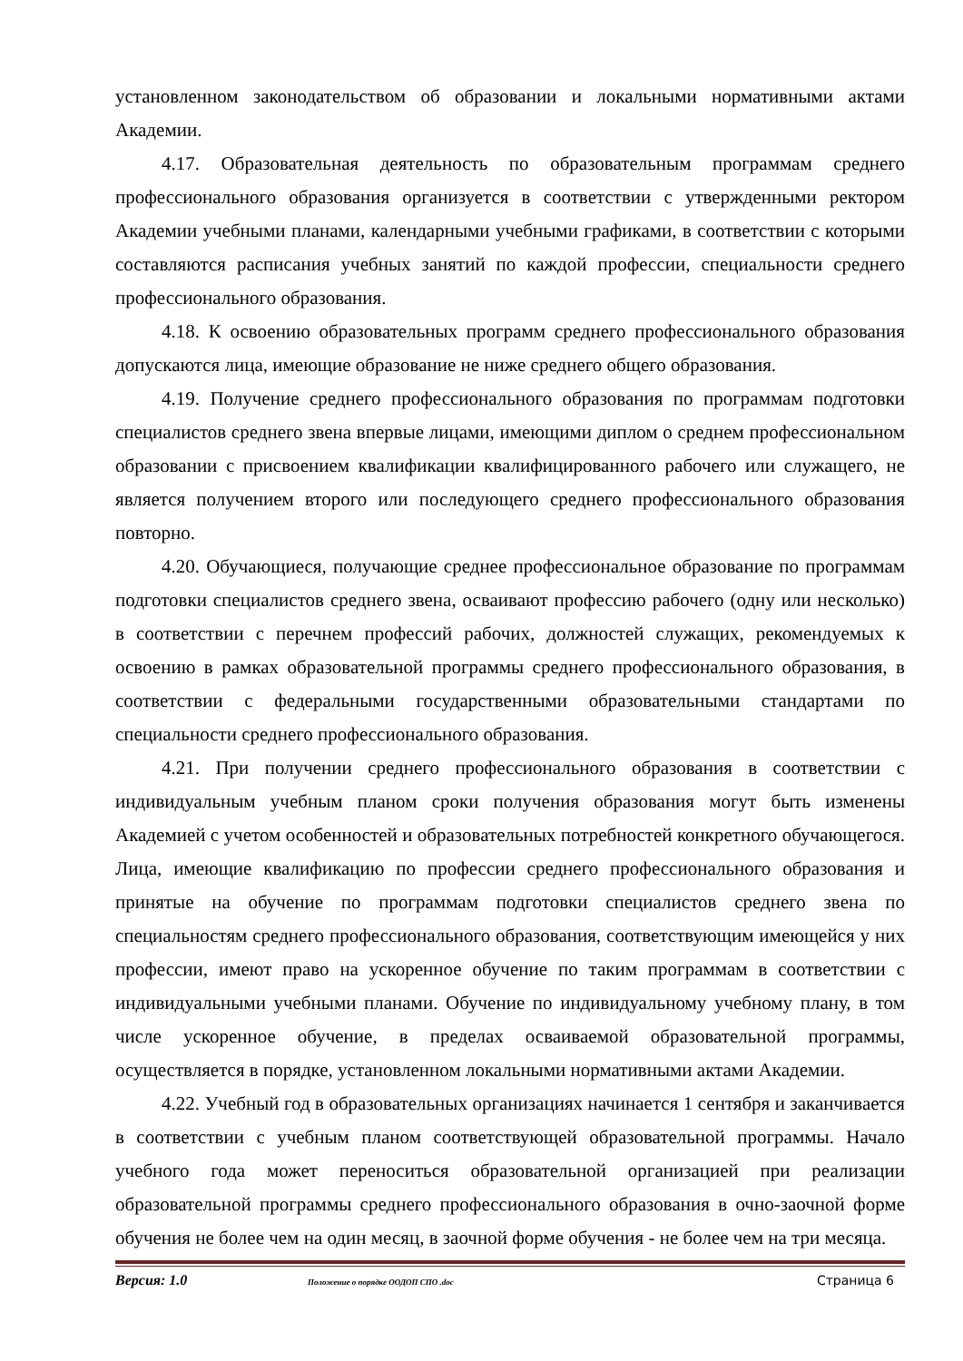установленном законодательством об образовании и локальными нормативными актами Академии.
4.17. Образовательная деятельность по образовательным программам среднего профессионального образования организуется в соответствии с утвержденными ректором Академии учебными планами, календарными учебными графиками, в соответствии с которыми составляются расписания учебных занятий по каждой профессии, специальности среднего профессионального образования.
4.18. К освоению образовательных программ среднего профессионального образования допускаются лица, имеющие образование не ниже среднего общего образования.
4.19. Получение среднего профессионального образования по программам подготовки специалистов среднего звена впервые лицами, имеющими диплом о среднем профессиональном образовании с присвоением квалификации квалифицированного рабочего или служащего, не является получением второго или последующего среднего профессионального образования повторно.
4.20. Обучающиеся, получающие среднее профессиональное образование по программам подготовки специалистов среднего звена, осваивают профессию рабочего (одну или несколько) в соответствии с перечнем профессий рабочих, должностей служащих, рекомендуемых к освоению в рамках образовательной программы среднего профессионального образования, в соответствии с федеральными государственными образовательными стандартами по специальности среднего профессионального образования.
4.21. При получении среднего профессионального образования в соответствии с индивидуальным учебным планом сроки получения образования могут быть изменены Академией с учетом особенностей и образовательных потребностей конкретного обучающегося. Лица, имеющие квалификацию по профессии среднего профессионального образования и принятые на обучение по программам подготовки специалистов среднего звена по специальностям среднего профессионального образования, соответствующим имеющейся у них профессии, имеют право на ускоренное обучение по таким программам в соответствии с индивидуальными учебными планами. Обучение по индивидуальному учебному плану, в том числе ускоренное обучение, в пределах осваиваемой образовательной программы, осуществляется в порядке, установленном локальными нормативными актами Академии.
4.22. Учебный год в образовательных организациях начинается 1 сентября и заканчивается в соответствии с учебным планом соответствующей образовательной программы. Начало учебного года может переноситься образовательной организацией при реализации образовательной программы среднего профессионального образования в очно-заочной форме обучения не более чем на один месяц, в заочной форме обучения - не более чем на три месяца.
Версия: 1.0 Положение о порядке ООДОП СПО .doc Страница 6